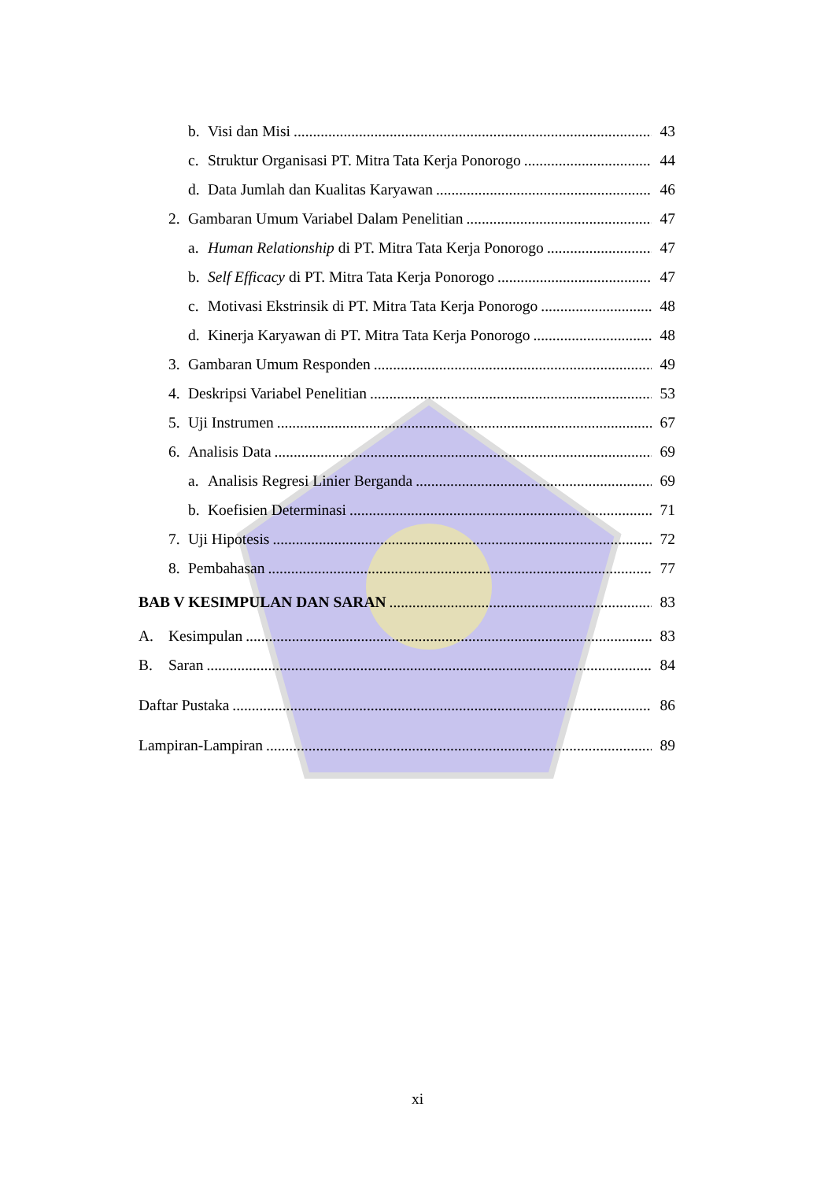b. Visi dan Misi 43
c. Struktur Organisasi PT. Mitra Tata Kerja Ponorogo 44
d. Data Jumlah dan Kualitas Karyawan 46
2. Gambaran Umum Variabel Dalam Penelitian 47
a. Human Relationship di PT. Mitra Tata Kerja Ponorogo 47
b. Self Efficacy di PT. Mitra Tata Kerja Ponorogo 47
c. Motivasi Ekstrinsik di PT. Mitra Tata Kerja Ponorogo 48
d. Kinerja Karyawan di PT. Mitra Tata Kerja Ponorogo 48
3. Gambaran Umum Responden 49
4. Deskripsi Variabel Penelitian 53
5. Uji Instrumen 67
6. Analisis Data 69
a. Analisis Regresi Linier Berganda 69
b. Koefisien Determinasi 71
7. Uji Hipotesis 72
8. Pembahasan 77
BAB V KESIMPULAN DAN SARAN 83
A. Kesimpulan 83
B. Saran 84
Daftar Pustaka 86
Lampiran-Lampiran 89
xi